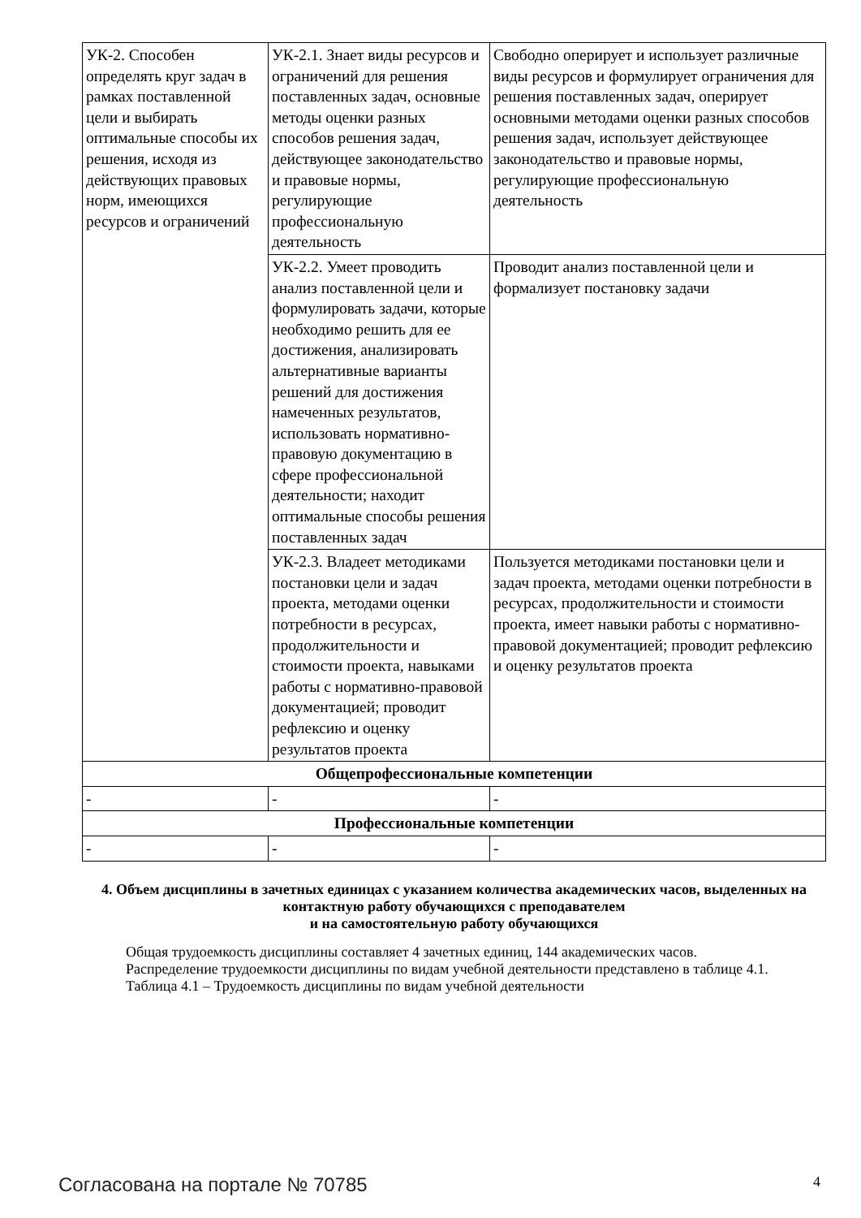| УК-2. Способен определять круг задач в рамках поставленной цели и выбирать оптимальные способы их решения, исходя из действующих правовых норм, имеющихся ресурсов и ограничений | УК-2.1. Знает виды ресурсов и ограничений для решения поставленных задач, основные методы оценки разных способов решения задач, действующее законодательство и правовые нормы, регулирующие профессиональную деятельность | Свободно оперирует и использует различные виды ресурсов и формулирует ограничения для решения поставленных задач, оперирует основными методами оценки разных способов решения задач, использует действующее законодательство и правовые нормы, регулирующие профессиональную деятельность |
| | УК-2.2. Умеет проводить анализ поставленной цели и формулировать задачи, которые необходимо решить для ее достижения, анализировать альтернативные варианты решений для достижения намеченных результатов, использовать нормативно-правовую документацию в сфере профессиональной деятельности; находит оптимальные способы решения поставленных задач | Проводит анализ поставленной цели и формализует постановку задачи |
| | УК-2.3. Владеет методиками постановки цели и задач проекта, методами оценки потребности в ресурсах, продолжительности и стоимости проекта, навыками работы с нормативно-правовой документацией; проводит рефлексию и оценку результатов проекта | Пользуется методиками постановки цели и задач проекта, методами оценки потребности в ресурсах, продолжительности и стоимости проекта, имеет навыки работы с нормативно-правовой документацией; проводит рефлексию и оценку результатов проекта |
| Общепрофессиональные компетенции | | |
| - | - | - |
| Профессиональные компетенции | | |
| - | - | - |
4. Объем дисциплины в зачетных единицах с указанием количества академических часов, выделенных на контактную работу обучающихся с преподавателем
и на самостоятельную работу обучающихся
Общая трудоемкость дисциплины составляет 4 зачетных единиц, 144 академических часов.
Распределение трудоемкости дисциплины по видам учебной деятельности представлено в таблице 4.1.
Таблица 4.1 – Трудоемкость дисциплины по видам учебной деятельности
Согласована на портале № 70785 4